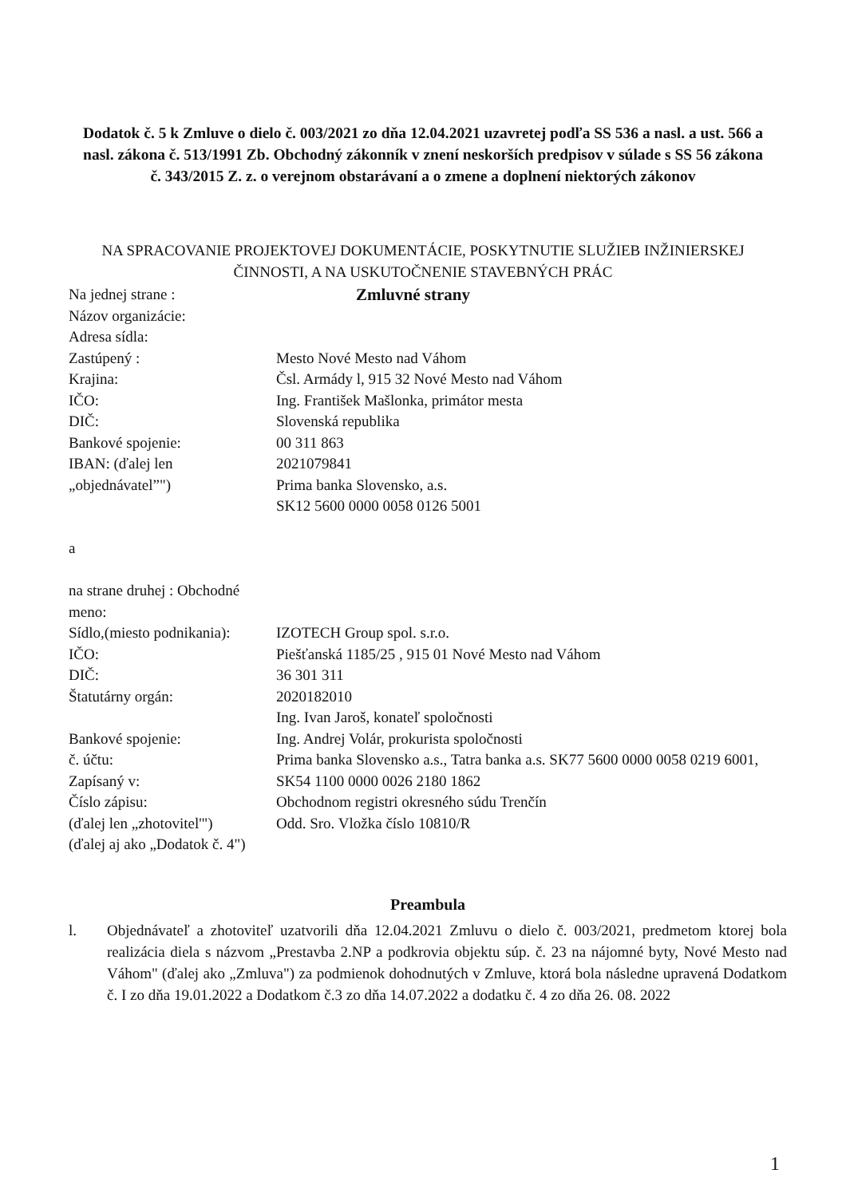Dodatok č. 5 k Zmluve o dielo č. 003/2021 zo dňa 12.04.2021 uzavretej podľa SS 536 a nasl. a ust. 566 a nasl. zákona č. 513/1991 Zb. Obchodný zákonník v znení neskorších predpisov v súlade s SS 56 zákona č. 343/2015 Z. z. o verejnom obstarávaní a o zmene a doplnení niektorých zákonov
NA SPRACOVANIE PROJEKTOVEJ DOKUMENTÁCIE, POSKYTNUTIE SLUŽIEB INŽINIERSKEJ ČINNOSTI, A NA USKUTOČNENIE STAVEBNÝCH PRÁC
Na jednej strane :
Názov organizácie:
Adresa sídla:
Zastúpený :
Krajina:
IČO:
DIČ:
Bankové spojenie:
IBAN: (ďalej len „objednávatel”")
a
na strane druhej : Obchodné meno:
Sídlo,(miesto podnikania): IČO:
DIČ:
Štatutárny orgán:
Bankové spojenie:
č. účtu:
Zapísaný v:
Číslo zápisu:
(ďalej len „zhotovitel'") (ďalej aj ako „Dodatok č. 4")
Zmluvné strany
Mesto Nové Mesto nad Váhom
Čsl. Armády l, 915 32 Nové Mesto nad Váhom
Ing. František Mašlonka, primátor mesta
Slovenská republika
00 311 863
2021079841
Prima banka Slovensko, a.s.
SK12 5600 0000 0058 0126 5001
IZOTECH Group spol. s.r.o.
Piešťanská 1185/25 , 915 01 Nové Mesto nad Váhom
36 301 311
2020182010
Ing. Ivan Jaroš, konateľ spoločnosti
Ing. Andrej Volár, prokurista spoločnosti
Prima banka Slovensko a.s., Tatra banka a.s. SK77 5600 0000 0058 0219 6001, SK54 1100 0000 0026 2180 1862
Obchodnom registri okresného súdu Trenčín
Odd. Sro. Vložka číslo 10810/R
Preambula
l. Objednávateľ a zhotoviteľ uzatvorili dňa 12.04.2021 Zmluvu o dielo č. 003/2021, predmetom ktorej bola realizácia diela s názvom „Prestavba 2.NP a podkrovia objektu súp. č. 23 na nájomné byty, Nové Mesto nad Váhom" (ďalej ako „Zmluva") za podmienok dohodnutých v Zmluve, ktorá bola následne upravená Dodatkom č. I zo dňa 19.01.2022 a Dodatkom č.3 zo dňa 14.07.2022 a dodatku č. 4 zo dňa 26. 08. 2022
1